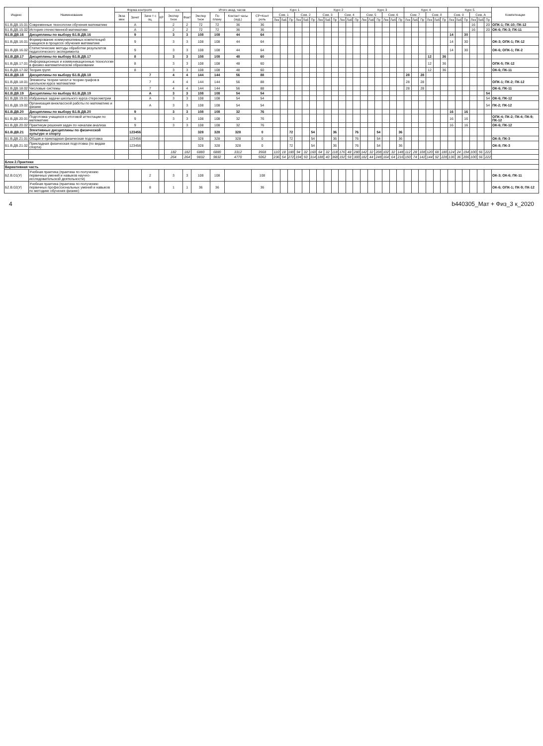| Индекс | Наименование | Форма контроля | | | | з.е. | | Итого акад. часов | | | | Курс 1 | | | | | | Курс 2 | | | | | | Курс 3 | | | | | | Курс 4 | | | | | | Курс 5 | | | | | | Компетенции |
| --- | --- | --- | --- | --- | --- | --- | --- | --- | --- | --- | --- | --- | --- | --- | --- | --- | --- | --- | --- | --- | --- | --- | --- | --- | --- | --- | --- | --- | --- | --- | --- | --- | --- | --- | --- | --- | --- | --- | --- | --- | --- | --- |
| | | Экза мен | Зачет | Заче т с оц. | КР | Экспер тное | Факт | Экспер тное | По плану | Контакт часы (ауд.) | СР+Конт роль | Сем. 1 | | | Сем. 2 | | | Сем. 3 | | | Сем. 4 | | | Сем. 5 | | | Сем. 6 | | | Сем. 7 | | | Сем. 8 | | | Сем. 9 | | | Сем. А | | | |
| | | | | | | | | | | | | Лек | Лаб | Пр | Лек | Лаб | Пр | Лек | Лаб | Пр | Лек | Лаб | Пр | Лек | Лаб | Пр | Лек | Лаб | Пр | Лек | Лаб | Пр | Лек | Лаб | Пр | Лек | Лаб | Пр | Лек | Лаб | Пр | |
| Б1.В.ДВ.15.01 | Современные технологии обучения математике | | А | | | 2 | 2 | 72 | 72 | 36 | 36 | | | | | | | | | | | | | | | | | | | | | | | | | | | | 16 | | 20 | ОПК-1; ПК-10; ПК-12 |
| Б1.В.ДВ.15.02 | История отечественной математики | | А | | | 2 | 2 | 72 | 72 | 36 | 36 | | | | | | | | | | | | | | | | | | | | | | | | | | | | 16 | | 20 | ОК-6; ПК-3; ПК-11 |
| Б1.В.ДВ.16 | Дисциплины по выбору Б1.В.ДВ.16 | | 9 | | | 3 | 3 | 108 | 108 | 44 | 64 | | | | | | | | | | | | | | | | | | | | | | | | | 14 | | 30 | | | | |
| Б1.В.ДВ.16.01 | Формирование коммуникативных компетенций учащихся в процессе обучения математике | | 9 | | | 3 | 3 | 108 | 108 | 44 | 64 | | | | | | | | | | | | | | | | | | | | | | | | | 14 | | 30 | | | | ОК-3; ОПК-1; ПК-12 |
| Б1.В.ДВ.16.02 | Статистические методы обработки результатов педагогического эксперимента | | 9 | | | 3 | 3 | 108 | 108 | 44 | 64 | | | | | | | | | | | | | | | | | | | | | | | | | 14 | | 30 | | | | ОК-6; ОПК-1; ПК-2 |
| Б1.В.ДВ.17 | Дисциплины по выбору Б1.В.ДВ.17 | | 8 | | | 3 | 3 | 108 | 108 | 48 | 60 | | | | | | | | | | | | | | | | | | | | | | 12 | | 36 | | | | | | | |
| Б1.В.ДВ.17.01 | Информационные и коммуникационные технологии в физико-математическом образовании | | 8 | | | 3 | 3 | 108 | 108 | 48 | 60 | | | | | | | | | | | | | | | | | | | | | | 12 | | 36 | | | | | | | ОПК-5; ПК-12 |
| Б1.В.ДВ.17.02 | Теория групп | | 8 | | | 3 | 3 | 108 | 108 | 48 | 60 | | | | | | | | | | | | | | | | | | | | | | 12 | | 36 | | | | | | | ОК-6; ПК-11 |
| Б1.В.ДВ.18 | Дисциплины по выбору Б1.В.ДВ.18 | | | 7 | | 4 | 4 | 144 | 144 | 56 | 88 | | | | | | | | | | | | | | | | | | | 28 | | 28 | | | | | | | | | | |
| Б1.В.ДВ.18.01 | Элементы теории чисел и теории графов в школьном курсе математики | | | 7 | | 4 | 4 | 144 | 144 | 56 | 88 | | | | | | | | | | | | | | | | | | | 28 | | 28 | | | | | | | | | | ОПК-1; ПК-2; ПК-12 |
| Б1.В.ДВ.18.02 | Числовые системы | | | 7 | | 4 | 4 | 144 | 144 | 56 | 88 | | | | | | | | | | | | | | | | | | | 28 | | 28 | | | | | | | | | | ОК-6; ПК-11 |
| Б1.В.ДВ.19 | Дисциплины по выбору Б1.В.ДВ.19 | | | А | | 3 | 3 | 108 | 108 | 54 | 54 | | | | | | | | | | | | | | | | | | | | | | | | | | | | | | 54 | |
| Б1.В.ДВ.19.01 | Избранные задачи школьного курса стереометрии | | | А | | 3 | 3 | 108 | 108 | 54 | 54 | | | | | | | | | | | | | | | | | | | | | | | | | | | | | | 54 | ОК-6; ПК-12 |
| Б1.В.ДВ.19.02 | Организация внеклассной работы по математике и физике | | | А | | 3 | 3 | 108 | 108 | 54 | 54 | | | | | | | | | | | | | | | | | | | | | | | | | | | | | | 54 | ПК-2; ПК-12 |
| Б1.В.ДВ.20 | Дисциплины по выбору Б1.В.ДВ.20 | | 9 | | | 3 | 3 | 108 | 108 | 32 | 76 | | | | | | | | | | | | | | | | | | | | | | | | | 16 | | 16 | | | | |
| Б1.В.ДВ.20.01 | Подготовка учащихся к итоговой аттестации по математике | | 9 | | | 3 | 3 | 108 | 108 | 32 | 76 | | | | | | | | | | | | | | | | | | | | | | | | | 16 | | 16 | | | | ОПК-4; ПК-2; ПК-4; ПК-9; ПК-12 |
| Б1.В.ДВ.20.02 | Практикум решения задач по началам анализа | | 9 | | | 3 | 3 | 108 | 108 | 32 | 76 | | | | | | | | | | | | | | | | | | | | | | | | | 16 | | 16 | | | | ОК-6; ПК-12 |
| Б1.В.ДВ.21 | Элективные дисциплины по физической культуре и спорту | | 123456 | | | | | 328 | 328 | 328 | 0 | | | 72 | | | 54 | | | 36 | | | 76 | | | 54 | | | 36 | | | | | | | | | | | | | |
| Б1.В.ДВ.21.01 | Общая и прикладная физическая подготовка | | 123456 | | | | | 328 | 328 | 328 | 0 | | | 72 | | | 54 | | | 36 | | | 76 | | | 54 | | | 36 | | | | | | | | | | | | | ОК-8; ПК-3 |
| Б1.В.ДВ.21.02 | Прикладная физическая подготовка (по видам спорта) | | 123456 | | | | | 328 | 328 | 328 | 0 | | | 72 | | | 54 | | | 36 | | | 76 | | | 54 | | | 36 | | | | | | | | | | | | | ОК-8; ПК-3 |
| | | | | | | 182 | 182 | 6880 | 6880 | 3312 | 3568 | 110 | 18 | 180 | 94 | 32 | 160 | 64 | 32 | 118 | 176 | 48 | 280 | 142 | 32 | 208 | 102 | 32 | 148 | 112 | 28 | 108 | 120 | 68 | 180 | 124 | 24 | 194 | 100 | 56 | 222 | |
| | | | | | | 264 | 264 | 9832 | 9832 | 4770 | 5062 | 236 | 54 | 272 | 194 | 50 | 314 | 188 | 40 | 368 | 192 | 58 | 300 | 182 | 44 | 248 | 164 | 64 | 216 | 150 | 74 | 142 | 144 | 92 | 228 | 136 | 36 | 206 | 100 | 56 | 222 | |
| Блок 2.Практики | | | | | | | | | | | | | | | | | | | | | | | | | | | | | | | | | | | | | | | | | | |
| Вариативная часть | | | | | | | | | | | | | | | | | | | | | | | | | | | | | | | | | | | | | | | | | | |
| Б2.В.01(У) | Учебная практика (практика по получению первичных умений и навыков научно-исследовательской деятельности) | | | 2 | | 3 | 3 | 108 | 108 | | 108 | | | | | | | | | | | | | | | | | | | | | | | | | | | | | | | ОК-3; ОК-6; ПК-11 |
| Б2.В.02(У) | Учебная практика (практика по получению первичных профессиональных умений и навыков по методике обучения физике) | | | 8 | | 1 | 1 | 36 | 36 | | 36 | | | | | | | | | | | | | | | | | | | | | | | | | | | | | | | ОК-6; ОПК-1; ПК-9; ПК-12 |
4 b440305_Мат + Физ_3 к_2020